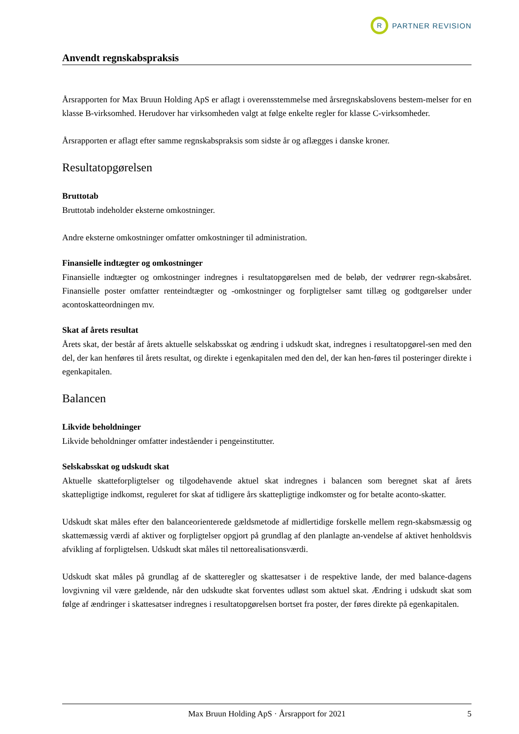R
PARTNER REVISION
Anvendt regnskabspraksis
Årsrapporten for Max Bruun Holding ApS er aflagt i overensstemmelse med årsregnskabslovens bestem-melser for en klasse B-virksomhed. Herudover har virksomheden valgt at følge enkelte regler for klasse C-virksomheder.
Årsrapporten er aflagt efter samme regnskabspraksis som sidste år og aflægges i danske kroner.
Resultatopgørelsen
Bruttotab
Bruttotab indeholder eksterne omkostninger.
Andre eksterne omkostninger omfatter omkostninger til administration.
Finansielle indtægter og omkostninger
Finansielle indtægter og omkostninger indregnes i resultatopgørelsen med de beløb, der vedrører regn-skabsåret. Finansielle poster omfatter renteindtægter og -omkostninger og forpligtelser samt tillæg og godtgørelser under acontoskatteordningen mv.
Skat af årets resultat
Årets skat, der består af årets aktuelle selskabsskat og ændring i udskudt skat, indregnes i resultatopgørel-sen med den del, der kan henføres til årets resultat, og direkte i egenkapitalen med den del, der kan hen-føres til posteringer direkte i egenkapitalen.
Balancen
Likvide beholdninger
Likvide beholdninger omfatter indeståender i pengeinstitutter.
Selskabsskat og udskudt skat
Aktuelle skatteforpligtelser og tilgodehavende aktuel skat indregnes i balancen som beregnet skat af årets skattepligtige indkomst, reguleret for skat af tidligere års skattepligtige indkomster og for betalte aconto-skatter.
Udskudt skat måles efter den balanceorienterede gældsmetode af midlertidige forskelle mellem regn-skabsmæssig og skattemæssig værdi af aktiver og forpligtelser opgjort på grundlag af den planlagte an-vendelse af aktivet henholdsvis afvikling af forpligtelsen. Udskudt skat måles til nettorealisationsværdi.
Udskudt skat måles på grundlag af de skatteregler og skattesatser i de respektive lande, der med balance-dagens lovgivning vil være gældende, når den udskudte skat forventes udløst som aktuel skat. Ændring i udskudt skat som følge af ændringer i skattesatser indregnes i resultatopgørelsen bortset fra poster, der føres direkte på egenkapitalen.
Max Bruun Holding ApS · Årsrapport for 2021 5